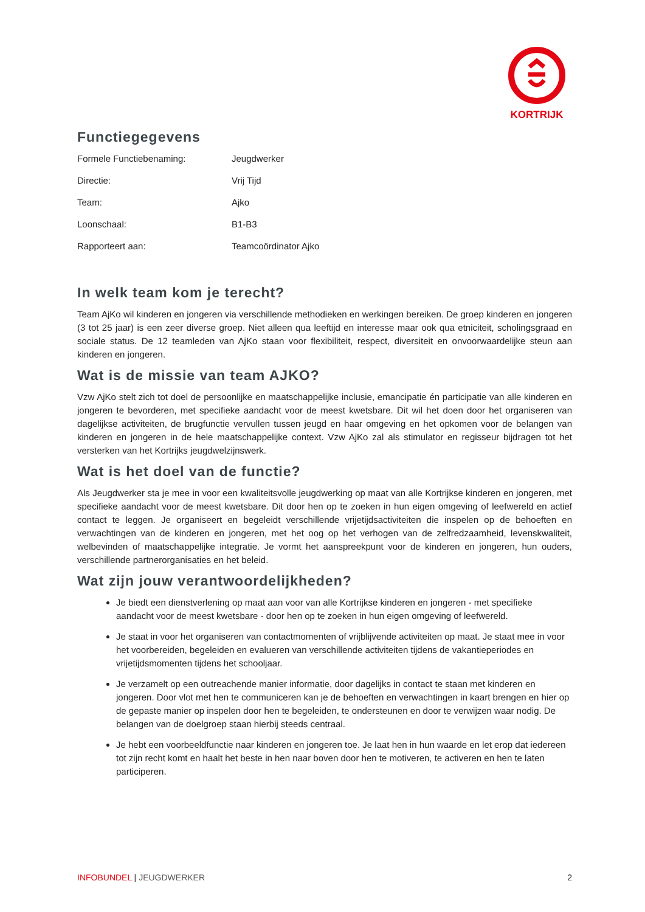KORTRIJK
Functiegegevens
| Formele Functiebenaming: | Jeugdwerker |
| Directie: | Vrij Tijd |
| Team: | Ajko |
| Loonschaal: | B1-B3 |
| Rapporteert aan: | Teamcoördinator Ajko |
In welk team kom je terecht?
Team AjKo wil kinderen en jongeren via verschillende methodieken en werkingen bereiken. De groep kinderen en jongeren (3 tot 25 jaar) is een zeer diverse groep. Niet alleen qua leeftijd en interesse maar ook qua etniciteit, scholingsgraad en sociale status. De 12 teamleden van AjKo staan voor flexibiliteit, respect, diversiteit en onvoorwaardelijke steun aan kinderen en jongeren.
Wat is de missie van team AJKO?
Vzw AjKo stelt zich tot doel de persoonlijke en maatschappelijke inclusie, emancipatie én participatie van alle kinderen en jongeren te bevorderen, met specifieke aandacht voor de meest kwetsbare. Dit wil het doen door het organiseren van dagelijkse activiteiten, de brugfunctie vervullen tussen jeugd en haar omgeving en het opkomen voor de belangen van kinderen en jongeren in de hele maatschappelijke context. Vzw AjKo zal als stimulator en regisseur bijdragen tot het versterken van het Kortrijks jeugdwelzijnswerk.
Wat is het doel van de functie?
Als Jeugdwerker sta je mee in voor een kwaliteitsvolle jeugdwerking op maat van alle Kortrijkse kinderen en jongeren, met specifieke aandacht voor de meest kwetsbare. Dit door hen op te zoeken in hun eigen omgeving of leefwereld en actief contact te leggen. Je organiseert en begeleidt verschillende vrijetijdsactiviteiten die inspelen op de behoeften en verwachtingen van de kinderen en jongeren, met het oog op het verhogen van de zelfredzaamheid, levenskwaliteit, welbevinden of maatschappelijke integratie. Je vormt het aanspreekpunt voor de kinderen en jongeren, hun ouders, verschillende partnerorganisaties en het beleid.
Wat zijn jouw verantwoordelijkheden?
Je biedt een dienstverlening op maat aan voor van alle Kortrijkse kinderen en jongeren - met specifieke aandacht voor de meest kwetsbare - door hen op te zoeken in hun eigen omgeving of leefwereld.
Je staat in voor het organiseren van contactmomenten of vrijblijvende activiteiten op maat. Je staat mee in voor het voorbereiden, begeleiden en evalueren van verschillende activiteiten tijdens de vakantieperiodes en vrijetijdsmomenten tijdens het schooljaar.
Je verzamelt op een outreachende manier informatie, door dagelijks in contact te staan met kinderen en jongeren. Door vlot met hen te communiceren kan je de behoeften en verwachtingen in kaart brengen en hier op de gepaste manier op inspelen door hen te begeleiden, te ondersteunen en door te verwijzen waar nodig. De belangen van de doelgroep staan hierbij steeds centraal.
Je hebt een voorbeeldfunctie naar kinderen en jongeren toe. Je laat hen in hun waarde en let erop dat iedereen tot zijn recht komt en haalt het beste in hen naar boven door hen te motiveren, te activeren en hen te laten participeren.
INFOBUNDEL | JEUGDWERKER 2